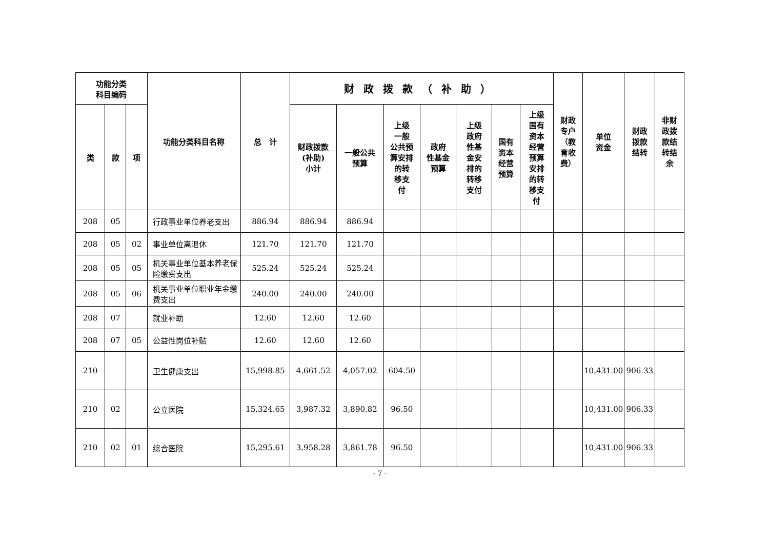| 功能分类 科目编码 | | | 功能分类科目名称 | 总 计 | 财政拨款（补助） | | | | | | | 财政 专户 （教 育收 费） | 单位 资金 | 财政 拨款 结转 | 非财 政拨 款结 转结 余 |
| --- | --- | --- | --- | --- | --- | --- | --- | --- | --- | --- | --- | --- | --- | --- | --- |
| 类 | 款 | 项 | | | 财政拨款 (补助) 小计 | 一般公共 预算 | 上级 一般 公共预 算安排 的转 移支 付 | 政府 性基金 预算 | 上级 政府 性基 金安 排的 转移 支付 | 国有 资本 经营 预算 | 上级 国有 资本 经营 预算 安排 的转 移支 付 | | | | |
| 208 | 05 | | 行政事业单位养老支出 | 886.94 | 886.94 | 886.94 | | | | | | | | | |
| 208 | 05 | 02 | 事业单位离退休 | 121.70 | 121.70 | 121.70 | | | | | | | | | |
| 208 | 05 | 05 | 机关事业单位基本养老保险缴费支出 | 525.24 | 525.24 | 525.24 | | | | | | | | | |
| 208 | 05 | 06 | 机关事业单位职业年金缴费支出 | 240.00 | 240.00 | 240.00 | | | | | | | | | |
| 208 | 07 | | 就业补助 | 12.60 | 12.60 | 12.60 | | | | | | | | | |
| 208 | 07 | 05 | 公益性岗位补贴 | 12.60 | 12.60 | 12.60 | | | | | | | | | |
| 210 | | | 卫生健康支出 | 15,998.85 | 4,661.52 | 4,057.02 | 604.50 | | | | | | 10,431.00 | 906.33 | |
| 210 | 02 | | 公立医院 | 15,324.65 | 3,987.32 | 3,890.82 | 96.50 | | | | | | 10,431.00 | 906.33 | |
| 210 | 02 | 01 | 综合医院 | 15,295.61 | 3,958.28 | 3,861.78 | 96.50 | | | | | | 10,431.00 | 906.33 | |
- 7 -